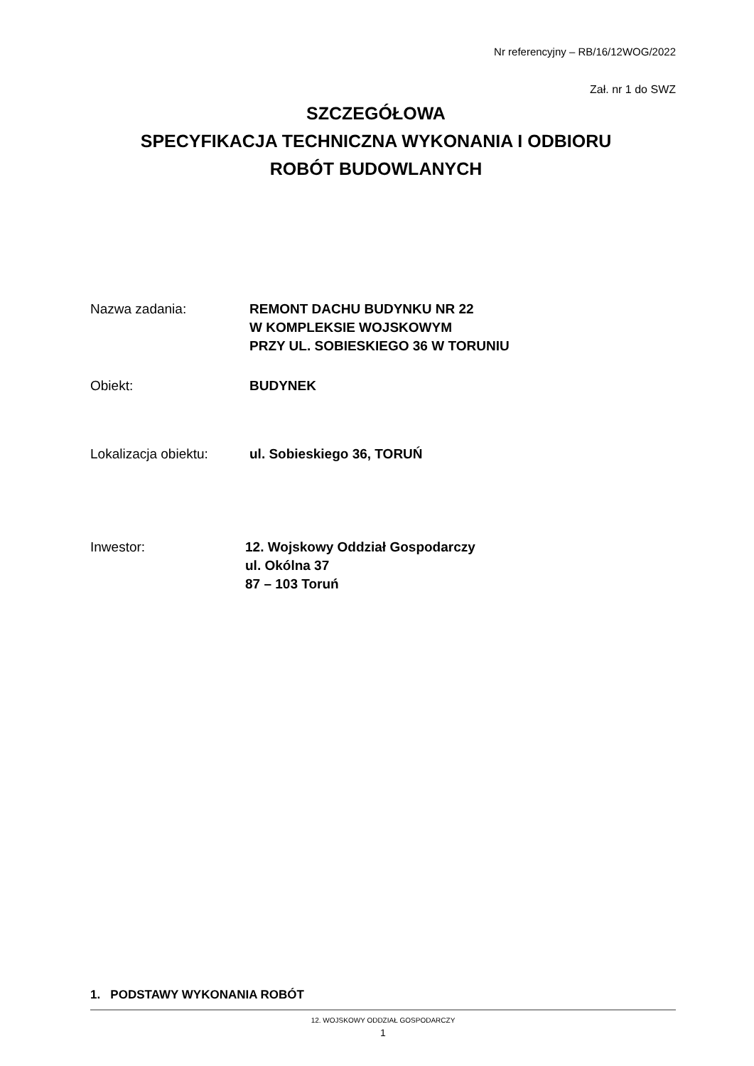Nr referencyjny – RB/16/12WOG/2022
Zał. nr 1 do SWZ
SZCZEGÓŁOWA
SPECYFIKACJA TECHNICZNA WYKONANIA I ODBIORU
ROBÓT BUDOWLANYCH
Nazwa zadania: REMONT DACHU BUDYNKU NR 22
W KOMPLEKSIE WOJSKOWYM
PRZY UL. SOBIESKIEGO 36 W TORUNIU
Obiekt: BUDYNEK
Lokalizacja obiektu:
ul. Sobieskiego 36, TORUŃ
Inwestor: 12. Wojskowy Oddział Gospodarczy
ul. Okólna 37
87 – 103 Toruń
1. PODSTAWY WYKONANIA ROBÓT
12. WOJSKOWY ODDZIAŁ GOSPODARCZY
1